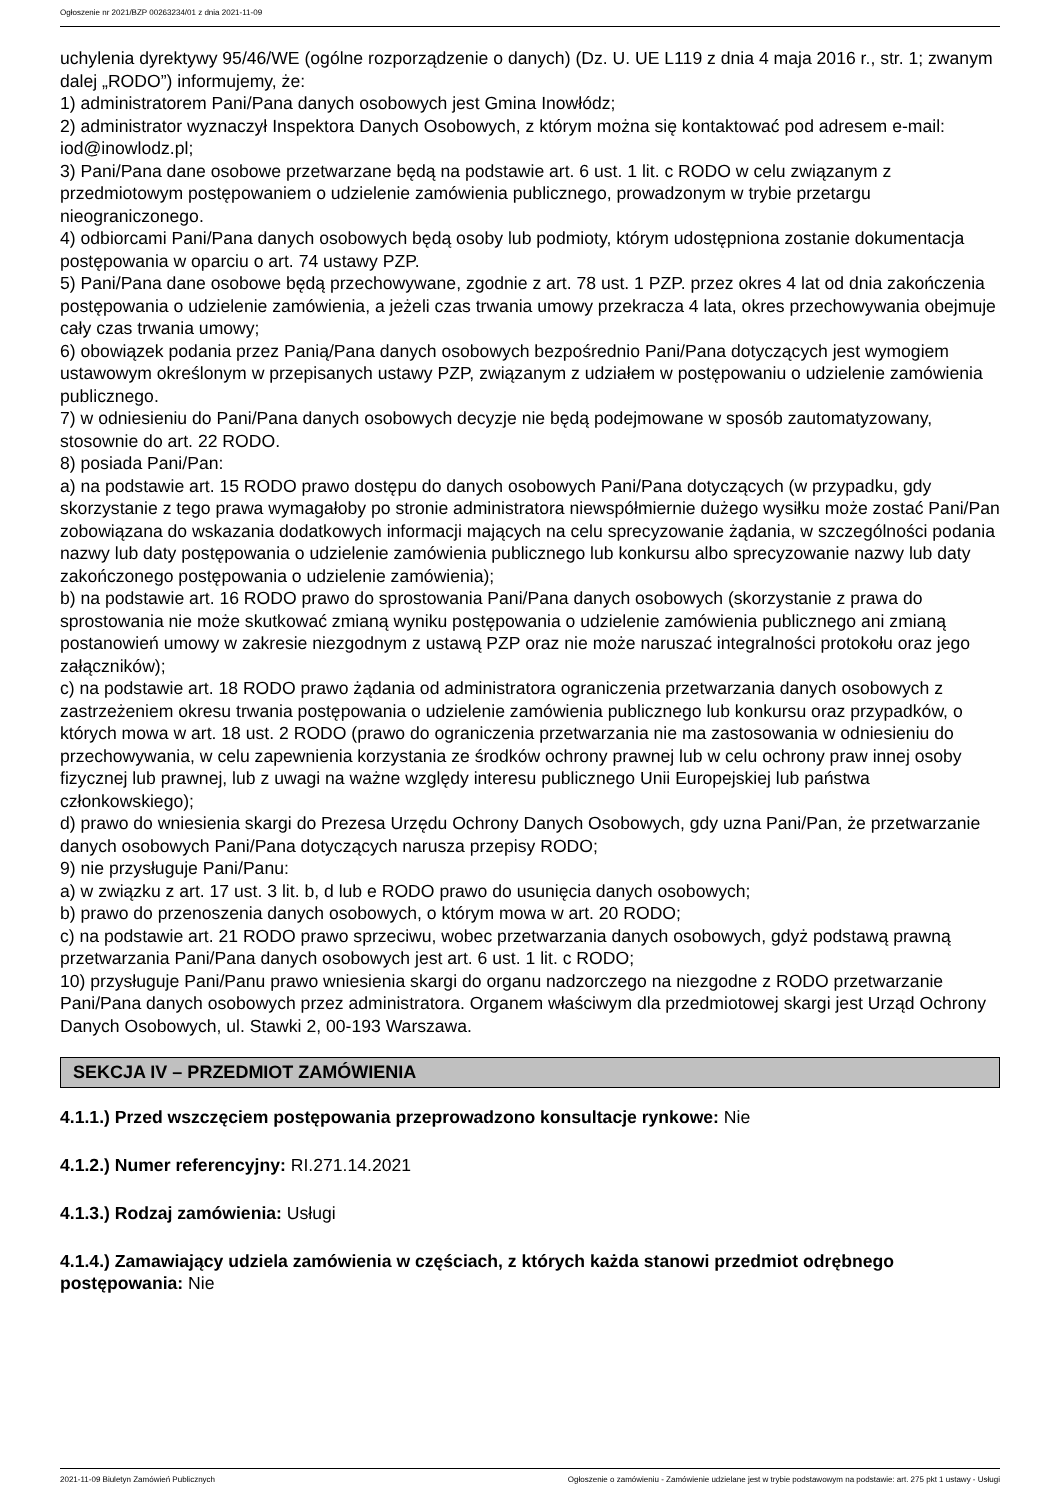Ogłoszenie nr 2021/BZP 00263234/01 z dnia 2021-11-09
uchylenia dyrektywy 95/46/WE (ogólne rozporządzenie o danych) (Dz. U. UE L119 z dnia 4 maja 2016 r., str. 1; zwanym dalej „RODO”) informujemy, że:
1) administratorem Pani/Pana danych osobowych jest Gmina Inowłódz;
2) administrator wyznaczył Inspektora Danych Osobowych, z którym można się kontaktować pod adresem e-mail: iod@inowlodz.pl;
3) Pani/Pana dane osobowe przetwarzane będą na podstawie art. 6 ust. 1 lit. c RODO w celu związanym z przedmiotowym postępowaniem o udzielenie zamówienia publicznego, prowadzonym w trybie przetargu nieograniczonego.
4) odbiorcami Pani/Pana danych osobowych będą osoby lub podmioty, którym udostępniona zostanie dokumentacja postępowania w oparciu o art. 74 ustawy PZP.
5) Pani/Pana dane osobowe będą przechowywane, zgodnie z art. 78 ust. 1 PZP. przez okres 4 lat od dnia zakończenia postępowania o udzielenie zamówienia, a jeżeli czas trwania umowy przekracza 4 lata, okres przechowywania obejmuje cały czas trwania umowy;
6) obowiązek podania przez Panią/Pana danych osobowych bezpośrednio Pani/Pana dotyczących jest wymogiem ustawowym określonym w przepisanych ustawy PZP, związanym z udziałem w postępowaniu o udzielenie zamówienia publicznego.
7) w odniesieniu do Pani/Pana danych osobowych decyzje nie będą podejmowane w sposób zautomatyzowany, stosownie do art. 22 RODO.
8) posiada Pani/Pan:
a) na podstawie art. 15 RODO prawo dostępu do danych osobowych Pani/Pana dotyczących (w przypadku, gdy skorzystanie z tego prawa wymagałoby po stronie administratora niewspółmiernie dużego wysiłku może zostać Pani/Pan zobowiązana do wskazania dodatkowych informacji mających na celu sprecyzowanie żądania, w szczególności podania nazwy lub daty postępowania o udzielenie zamówienia publicznego lub konkursu albo sprecyzowanie nazwy lub daty zakończonego postępowania o udzielenie zamówienia);
b) na podstawie art. 16 RODO prawo do sprostowania Pani/Pana danych osobowych (skorzystanie z prawa do sprostowania nie może skutkować zmianą wyniku postępowania o udzielenie zamówienia publicznego ani zmianą postanowień umowy w zakresie niezgodnym z ustawą PZP oraz nie może naruszać integralności protokołu oraz jego załączników);
c) na podstawie art. 18 RODO prawo żądania od administratora ograniczenia przetwarzania danych osobowych z zastrzeżeniem okresu trwania postępowania o udzielenie zamówienia publicznego lub konkursu oraz przypadków, o których mowa w art. 18 ust. 2 RODO (prawo do ograniczenia przetwarzania nie ma zastosowania w odniesieniu do przechowywania, w celu zapewnienia korzystania ze środków ochrony prawnej lub w celu ochrony praw innej osoby fizycznej lub prawnej, lub z uwagi na ważne względy interesu publicznego Unii Europejskiej lub państwa członkowskiego);
d) prawo do wniesienia skargi do Prezesa Urzędu Ochrony Danych Osobowych, gdy uzna Pani/Pan, że przetwarzanie danych osobowych Pani/Pana dotyczących narusza przepisy RODO;
9) nie przysługuje Pani/Panu:
a) w związku z art. 17 ust. 3 lit. b, d lub e RODO prawo do usunięcia danych osobowych;
b) prawo do przenoszenia danych osobowych, o którym mowa w art. 20 RODO;
c) na podstawie art. 21 RODO prawo sprzeciwu, wobec przetwarzania danych osobowych, gdyż podstawą prawną przetwarzania Pani/Pana danych osobowych jest art. 6 ust. 1 lit. c RODO;
10) przysługuje Pani/Panu prawo wniesienia skargi do organu nadzorczego na niezgodne z RODO przetwarzanie Pani/Pana danych osobowych przez administratora. Organem właściwym dla przedmiotowej skargi jest Urząd Ochrony Danych Osobowych, ul. Stawki 2, 00-193 Warszawa.
SEKCJA IV – PRZEDMIOT ZAMÓWIENIA
4.1.1.) Przed wszczęciem postępowania przeprowadzono konsultacje rynkowe: Nie
4.1.2.) Numer referencyjny: RI.271.14.2021
4.1.3.) Rodzaj zamówienia: Usługi
4.1.4.) Zamawiający udziela zamówienia w częściach, z których każda stanowi przedmiot odrębnego postępowania: Nie
2021-11-09 Biuletyn Zamówień Publicznych Ogłoszenie o zamówieniu - Zamówienie udzielane jest w trybie podstawowym na podstawie: art. 275 pkt 1 ustawy - Usługi